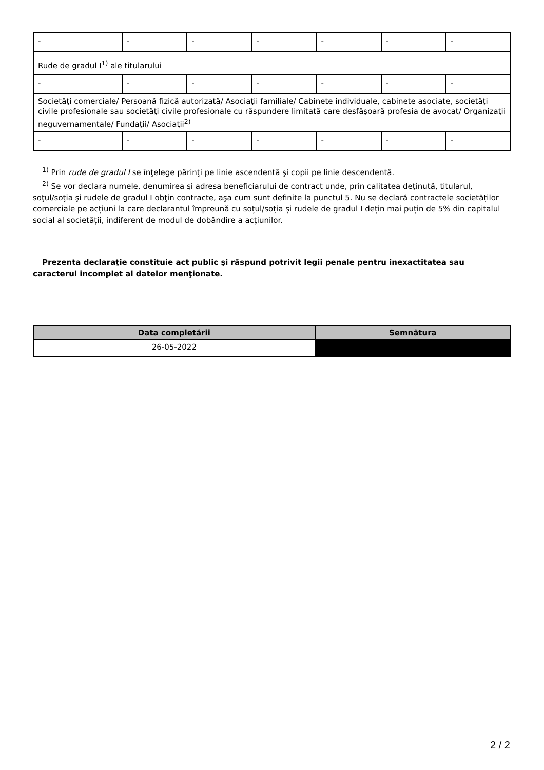| - | - | - | - | - | - | - |
| Rude de gradul I<sup>1)</sup> ale titularului | | | | | | |
| - | - | - | - | - | - | - |
| Societăţi comerciale/ Persoană fizică autorizată/ Asociaţii familiale/ Cabinete individuale, cabinete asociate, societăţi civile profesionale sau societăţi civile profesionale cu răspundere limitată care desfăşoară profesia de avocat/ Organizaţii neguvernamentale/ Fundaţii/ Asociaţii<sup>2)</sup> | | | | | | |
| - | - | - | - | - | - | - |
<sup>1)</sup> Prin rude de gradul I se înţelege părinţi pe linie ascendentă şi copii pe linie descendentă.
<sup>2)</sup> Se vor declara numele, denumirea şi adresa beneficiarului de contract unde, prin calitatea deţinută, titularul, soţul/soţia şi rudele de gradul I obţin contracte, aşa cum sunt definite la punctul 5. Nu se declară contractele societăților comerciale pe acțiuni la care declarantul împreună cu soțul/soția și rudele de gradul I dețin mai puțin de 5% din capitalul social al societății, indiferent de modul de dobândire a acțiunilor.
Prezenta declaraţie constituie act public şi răspund potrivit legii penale pentru inexactitatea sau caracterul incomplet al datelor menţionate.
| Data completării | Semnătura |
| --- | --- |
| 26-05-2022 | |
2 / 2